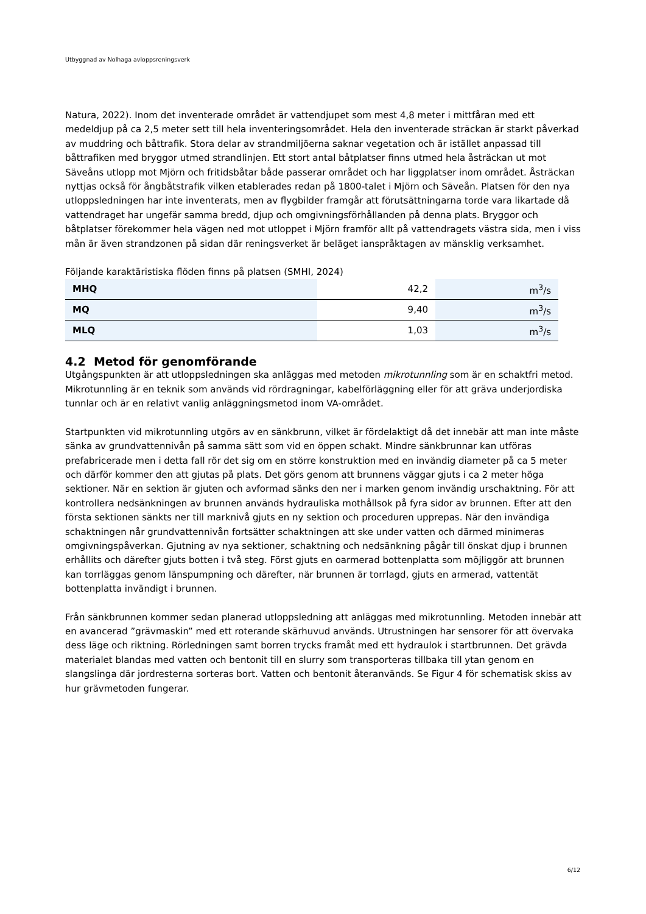Utbyggnad av Nolhaga avloppsreningsverk
Natura, 2022). Inom det inventerade området är vattendjupet som mest 4,8 meter i mittfåran med ett medeldjup på ca 2,5 meter sett till hela inventeringsområdet. Hela den inventerade sträckan är starkt påverkad av muddring och båttrafik. Stora delar av strandmiljöerna saknar vegetation och är istället anpassad till båttrafiken med bryggor utmed strandlinjen. Ett stort antal båtplatser finns utmed hela åsträckan ut mot Säveåns utlopp mot Mjörn och fritidsbåtar både passerar området och har liggplatser inom området. Åsträckan nyttjas också för ångbåtstrafik vilken etablerades redan på 1800-talet i Mjörn och Säveån. Platsen för den nya utloppsledningen har inte inventerats, men av flygbilder framgår att förutsättningarna torde vara likartade då vattendraget har ungefär samma bredd, djup och omgivningsförhållanden på denna plats. Bryggor och båtplatser förekommer hela vägen ned mot utloppet i Mjörn framför allt på vattendragets västra sida, men i viss mån är även strandzonen på sidan där reningsverket är beläget ianspråktagen av mänsklig verksamhet.
Följande karaktäristiska flöden finns på platsen (SMHI, 2024)
| MHQ | 42,2 | m<sup>3</sup>/s |
| MQ | 9,40 | m<sup>3</sup>/s |
| MLQ | 1,03 | m<sup>3</sup>/s |
4.2 Metod för genomförande
Utgångspunkten är att utloppsledningen ska anläggas med metoden mikrotunnling som är en schaktfri metod. Mikrotunnling är en teknik som används vid rördragningar, kabelförläggning eller för att gräva underjordiska tunnlar och är en relativt vanlig anläggningsmetod inom VA-området.
Startpunkten vid mikrotunnling utgörs av en sänkbrunn, vilket är fördelaktigt då det innebär att man inte måste sänka av grundvattennivån på samma sätt som vid en öppen schakt. Mindre sänkbrunnar kan utföras prefabricerade men i detta fall rör det sig om en större konstruktion med en invändig diameter på ca 5 meter och därför kommer den att gjutas på plats. Det görs genom att brunnens väggar gjuts i ca 2 meter höga sektioner. När en sektion är gjuten och avformad sänks den ner i marken genom invändig urschaktning. För att kontrollera nedsänkningen av brunnen används hydrauliska mothållsok på fyra sidor av brunnen. Efter att den första sektionen sänkts ner till marknivå gjuts en ny sektion och proceduren upprepas. När den invändiga schaktningen når grundvattennivån fortsätter schaktningen att ske under vatten och därmed minimeras omgivningspåverkan. Gjutning av nya sektioner, schaktning och nedsänkning pågår till önskat djup i brunnen erhållits och därefter gjuts botten i två steg. Först gjuts en oarmerad bottenplatta som möjliggör att brunnen kan torrläggas genom länspumpning och därefter, när brunnen är torrlagd, gjuts en armerad, vattentät bottenplatta invändigt i brunnen.
Från sänkbrunnen kommer sedan planerad utloppsledning att anläggas med mikrotunnling. Metoden innebär att en avancerad ”grävmaskin” med ett roterande skärhuvud används. Utrustningen har sensorer för att övervaka dess läge och riktning. Rörledningen samt borren trycks framåt med ett hydraulok i startbrunnen. Det grävda materialet blandas med vatten och bentonit till en slurry som transporteras tillbaka till ytan genom en slangslinga där jordresterna sorteras bort. Vatten och bentonit återanvänds. Se Figur 4 för schematisk skiss av hur grävmetoden fungerar.
6/12